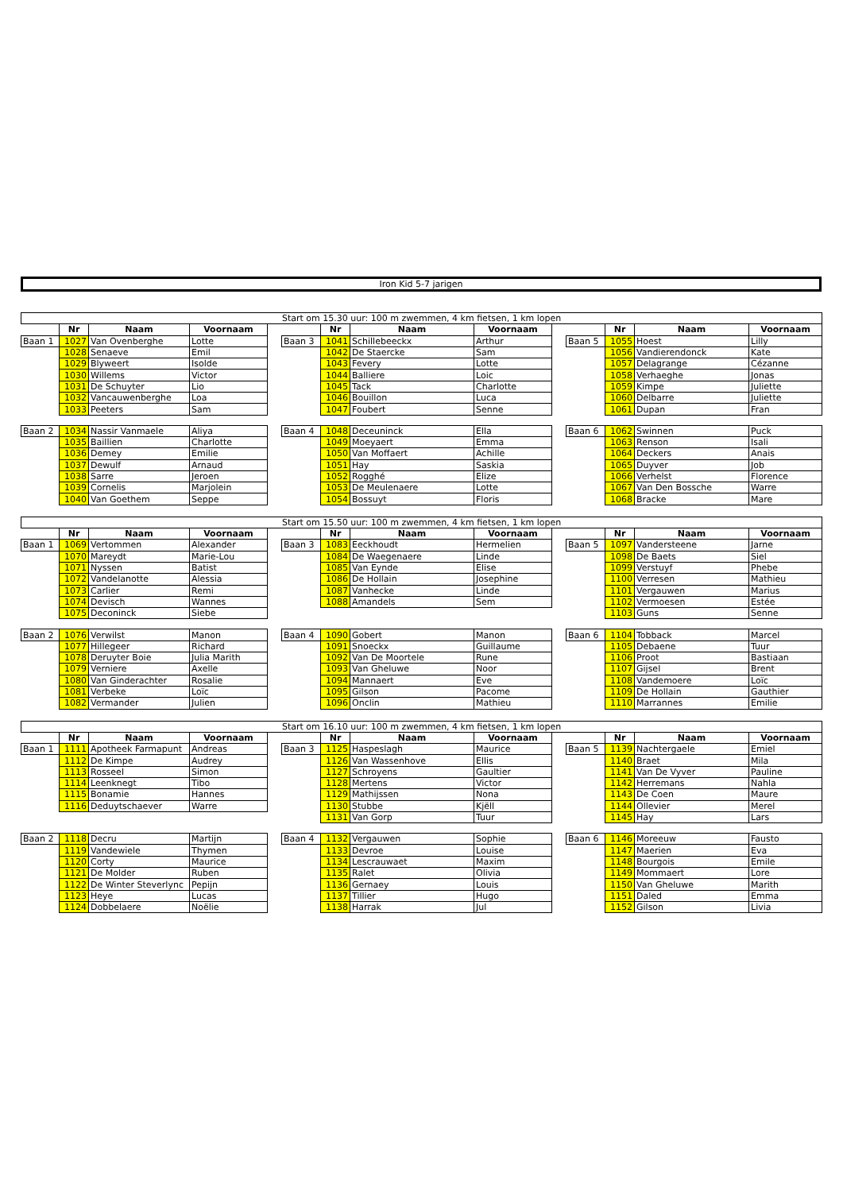Iron Kid 5-7 jarigen
| Start om 15.30 uur: 100 m zwemmen, 4 km fietsen, 1 km lopen | | | | | | | | | | | | | |
| | Nr | Naam | Voornaam | | | Nr | Naam | Voornaam | | | Nr | Naam | Voornaam |
| Baan 1 | 1027 | Van Ovenberghe | Lotte | | Baan 3 | 1041 | Schillebeeckx | Arthur | | Baan 5 | 1055 | Hoest | Lilly |
| | 1028 | Senaeve | Emil | | | 1042 | De Staercke | Sam | | | 1056 | Vandierendonck | Kate |
| | 1029 | Blyweert | Isolde | | | 1043 | Fevery | Lotte | | | 1057 | Delagrange | Cézanne |
| | 1030 | Willems | Victor | | | 1044 | Balliere | Loic | | | 1058 | Verhaeghe | Jonas |
| | 1031 | De Schuyter | Lio | | | 1045 | Tack | Charlotte | | | 1059 | Kimpe | Juliette |
| | 1032 | Vancauwenberghe | Loa | | | 1046 | Bouillon | Luca | | | 1060 | Delbarre | Juliette |
| | 1033 | Peeters | Sam | | | 1047 | Foubert | Senne | | | 1061 | Dupan | Fran |
| Baan 2 | 1034 | Nassir Vanmaele | Aliya | | Baan 4 | 1048 | Deceuninck | Ella | | Baan 6 | 1062 | Swinnen | Puck |
| | 1035 | Baillien | Charlotte | | | 1049 | Moeyaert | Emma | | | 1063 | Renson | Isali |
| | 1036 | Demey | Emilie | | | 1050 | Van Moffaert | Achille | | | 1064 | Deckers | Anais |
| | 1037 | Dewulf | Arnaud | | | 1051 | Hay | Saskia | | | 1065 | Duyver | Job |
| | 1038 | Sarre | Jeroen | | | 1052 | Rogghé | Elize | | | 1066 | Verhelst | Florence |
| | 1039 | Cornelis | Marjolein | | | 1053 | De Meulenaere | Lotte | | | 1067 | Van Den Bossche | Warre |
| | 1040 | Van Goethem | Seppe | | | 1054 | Bossuyt | Floris | | | 1068 | Bracke | Mare |
| Start om 15.50 uur: 100 m zwemmen, 4 km fietsen, 1 km lopen | | | | | | | | | | | | | |
| | Nr | Naam | Voornaam | | | Nr | Naam | Voornaam | | | Nr | Naam | Voornaam |
| Baan 1 | 1069 | Vertommen | Alexander | | Baan 3 | 1083 | Eeckhoudt | Hermelien | | Baan 5 | 1097 | Vandersteene | Jarne |
| | 1070 | Mareydt | Marie-Lou | | | 1084 | De Waegenaere | Linde | | | 1098 | De Baets | Siel |
| | 1071 | Nyssen | Batist | | | 1085 | Van Eynde | Elise | | | 1099 | Verstuyf | Phebe |
| | 1072 | Vandelanotte | Alessia | | | 1086 | De Hollain | Josephine | | | 1100 | Verresen | Mathieu |
| | 1073 | Carlier | Remi | | | 1087 | Vanhecke | Linde | | | 1101 | Vergauwen | Marius |
| | 1074 | Devisch | Wannes | | | 1088 | Amandels | Sem | | | 1102 | Vermoesen | Estée |
| | 1075 | Deconinck | Siebe | | | | | | | | 1103 | Guns | Senne |
| Baan 2 | 1076 | Verwilst | Manon | | Baan 4 | 1090 | Gobert | Manon | | Baan 6 | 1104 | Tobback | Marcel |
| | 1077 | Hillegeer | Richard | | | 1091 | Snoeckx | Guillaume | | | 1105 | Debaene | Tuur |
| | 1078 | Deruyter Boie | Julia Marith | | | 1092 | Van De Moortele | Rune | | | 1106 | Proot | Bastiaan |
| | 1079 | Verniere | Axelle | | | 1093 | Van Gheluwe | Noor | | | 1107 | Gijsel | Brent |
| | 1080 | Van Ginderachter | Rosalie | | | 1094 | Mannaert | Eve | | | 1108 | Vandemoere | Loïc |
| | 1081 | Verbeke | Loïc | | | 1095 | Gilson | Pacome | | | 1109 | De Hollain | Gauthier |
| | 1082 | Vermander | Julien | | | 1096 | Onclin | Mathieu | | | 1110 | Marrannes | Emilie |
| Start om 16.10 uur: 100 m zwemmen, 4 km fietsen, 1 km lopen | | | | | | | | | | | | | |
| | Nr | Naam | Voornaam | | | Nr | Naam | Voornaam | | | Nr | Naam | Voornaam |
| Baan 1 | 1111 | Apotheek Farmapunt | Andreas | | Baan 3 | 1125 | Haspeslagh | Maurice | | Baan 5 | 1139 | Nachtergaele | Emiel |
| | 1112 | De Kimpe | Audrey | | | 1126 | Van Wassenhove | Ellis | | | 1140 | Braet | Mila |
| | 1113 | Rosseel | Simon | | | 1127 | Schroyens | Gaultier | | | 1141 | Van De Vyver | Pauline |
| | 1114 | Leenknegt | Tibo | | | 1128 | Mertens | Victor | | | 1142 | Herremans | Nahla |
| | 1115 | Bonamie | Hannes | | | 1129 | Mathijssen | Nona | | | 1143 | De Coen | Maure |
| | 1116 | Deduytschaever | Warre | | | 1130 | Stubbe | Kjëll | | | 1144 | Ollevier | Merel |
| | | | | | | 1131 | Van Gorp | Tuur | | | 1145 | Hay | Lars |
| Baan 2 | 1118 | Decru | Martijn | | Baan 4 | 1132 | Vergauwen | Sophie | | Baan 6 | 1146 | Moreeuw | Fausto |
| | 1119 | Vandewiele | Thymen | | | 1133 | Devroe | Louise | | | 1147 | Maerien | Eva |
| | 1120 | Corty | Maurice | | | 1134 | Lescrauwaet | Maxim | | | 1148 | Bourgois | Emile |
| | 1121 | De Molder | Ruben | | | 1135 | Ralet | Olivia | | | 1149 | Mommaert | Lore |
| | 1122 | De Winter Steverlync | Pepijn | | | 1136 | Gernaey | Louis | | | 1150 | Van Gheluwe | Marith |
| | 1123 | Heye | Lucas | | | 1137 | Tillier | Hugo | | | 1151 | Daled | Emma |
| | 1124 | Dobbelaere | Noëlie | | | 1138 | Harrak | Jul | | | 1152 | Gilson | Livia |